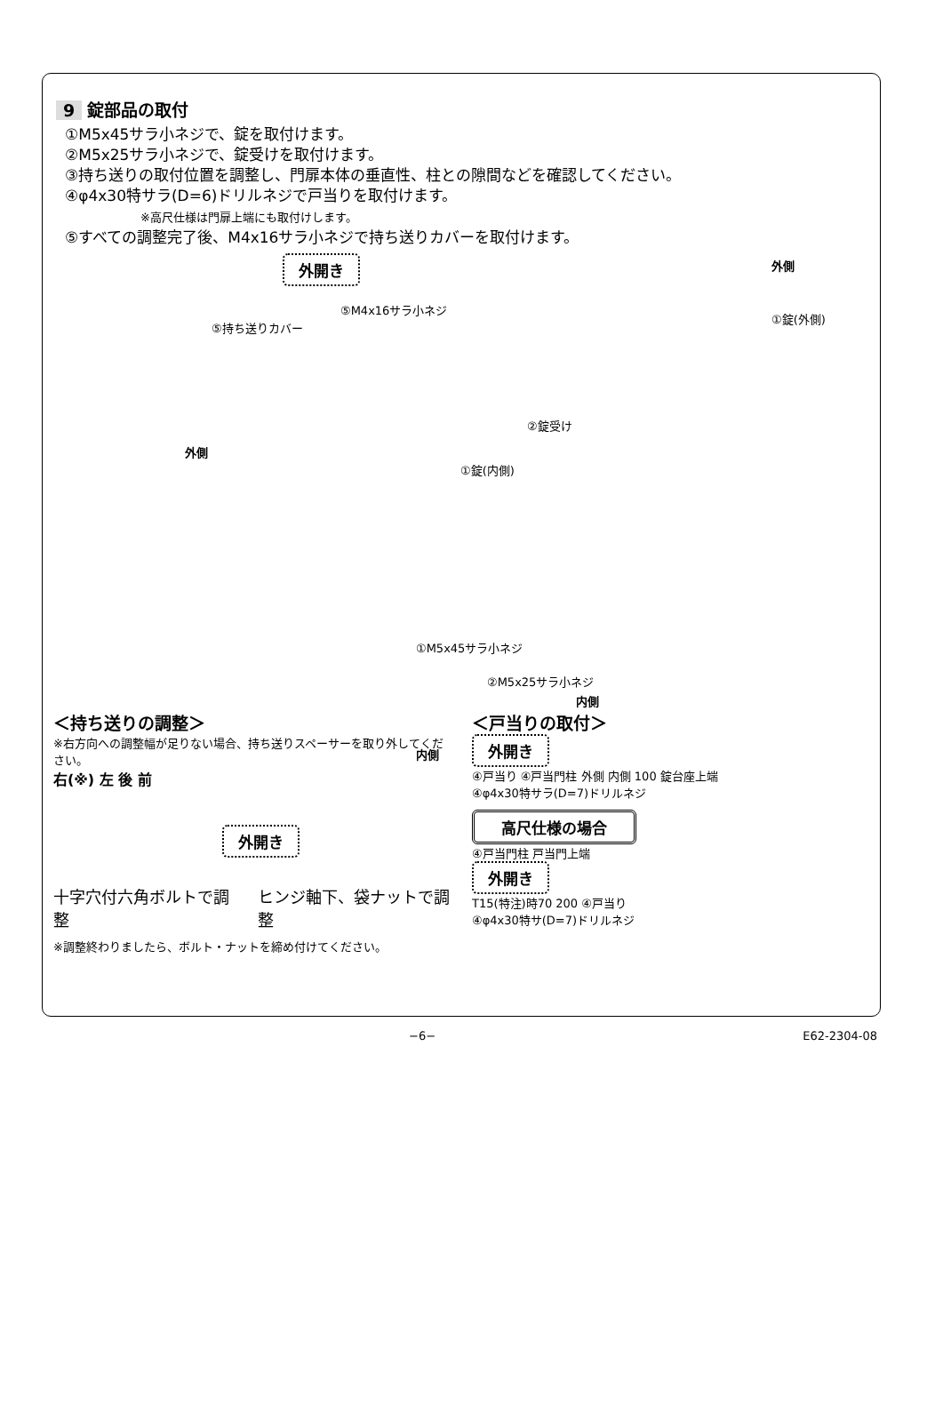9 錠部品の取付
①M5x45サラ小ネジで、錠を取付けます。
②M5x25サラ小ネジで、錠受けを取付けます。
③持ち送りの取付位置を調整し、門扉本体の垂直性、柱との隙間などを確認してください。
④φ4x30特サラ(D=6)ドリルネジで戸当りを取付けます。
※高尺仕様は門扉上端にも取付けします。
⑤すべての調整完了後、M4x16サラ小ネジで持ち送りカバーを取付けます。
外開き
⑤持ち送りカバー
⑤M4x16サラ小ネジ
外側
①錠(外側)
外側
②錠受け
①錠(内側)
①M5x45サラ小ネジ
②M5x25サラ小ネジ
内側
内側
＜持ち送りの調整＞
※右方向への調整幅が足りない場合、持ち送りスペーサーを取り外してください。
右(※) 左 後 前
外開き
十字穴付六角ボルトで調整 ヒンジ軸下、袋ナットで調整
※調整終わりましたら、ボルト・ナットを締め付けてください。
＜戸当りの取付＞
外開き
④戸当り ④戸当門柱 外側 内側 100 錠台座上端
④φ4x30特サラ(D=7)ドリルネジ
高尺仕様の場合
④戸当門柱 戸当門上端
外開き
T15(特注)時70 200 ④戸当り
④φ4x30特サ(D=7)ドリルネジ
−6− E62-2304-08